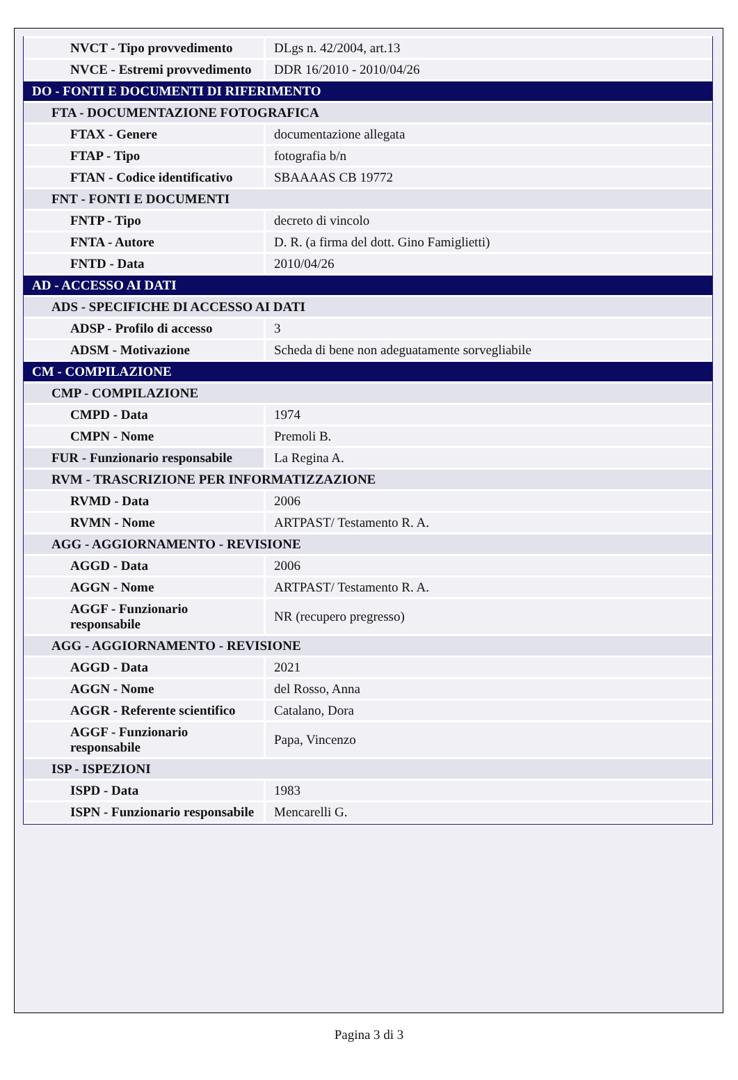| NVCT - Tipo provvedimento | DLgs n. 42/2004, art.13 |
| NVCE - Estremi provvedimento | DDR 16/2010 - 2010/04/26 |
| DO - FONTI E DOCUMENTI DI RIFERIMENTO | |
| FTA - DOCUMENTAZIONE FOTOGRAFICA | |
| FTAX - Genere | documentazione allegata |
| FTAP - Tipo | fotografia b/n |
| FTAN - Codice identificativo | SBAAAAS CB 19772 |
| FNT - FONTI E DOCUMENTI | |
| FNTP - Tipo | decreto di vincolo |
| FNTA - Autore | D. R. (a firma del dott. Gino Famiglietti) |
| FNTD - Data | 2010/04/26 |
| AD - ACCESSO AI DATI | |
| ADS - SPECIFICHE DI ACCESSO AI DATI | |
| ADSP - Profilo di accesso | 3 |
| ADSM - Motivazione | Scheda di bene non adeguatamente sorvegliabile |
| CM - COMPILAZIONE | |
| CMP - COMPILAZIONE | |
| CMPD - Data | 1974 |
| CMPN - Nome | Premoli B. |
| FUR - Funzionario responsabile | La Regina A. |
| RVM - TRASCRIZIONE PER INFORMATIZZAZIONE | |
| RVMD - Data | 2006 |
| RVMN - Nome | ARTPAST/ Testamento R. A. |
| AGG - AGGIORNAMENTO - REVISIONE | |
| AGGD - Data | 2006 |
| AGGN - Nome | ARTPAST/ Testamento R. A. |
| AGGF - Funzionario responsabile | NR (recupero pregresso) |
| AGG - AGGIORNAMENTO - REVISIONE | |
| AGGD - Data | 2021 |
| AGGN - Nome | del Rosso, Anna |
| AGGR - Referente scientifico | Catalano, Dora |
| AGGF - Funzionario responsabile | Papa, Vincenzo |
| ISP - ISPEZIONI | |
| ISPD - Data | 1983 |
| ISPN - Funzionario responsabile | Mencarelli G. |
Pagina 3 di 3